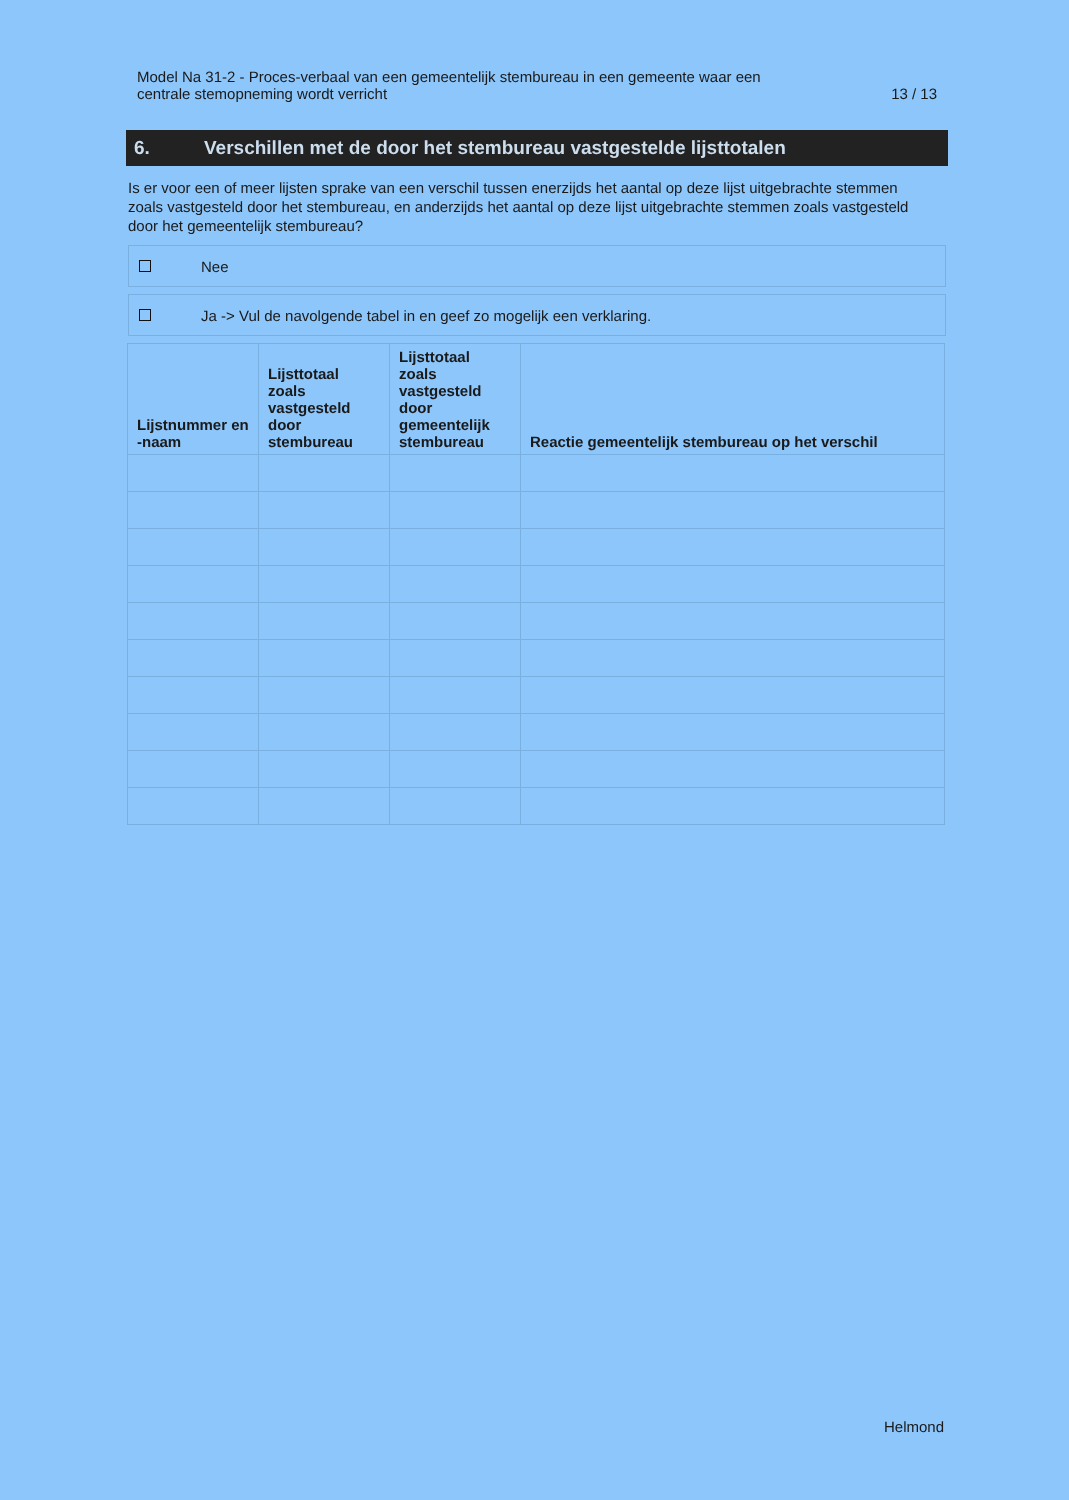Model Na 31-2 - Proces-verbaal van een gemeentelijk stembureau in een gemeente waar een
centrale stemopneming wordt verricht
13 / 13
6. Verschillen met de door het stembureau vastgestelde lijsttotalen
Is er voor een of meer lijsten sprake van een verschil tussen enerzijds het aantal op deze lijst uitgebrachte stemmen zoals vastgesteld door het stembureau, en anderzijds het aantal op deze lijst uitgebrachte stemmen zoals vastgesteld door het gemeentelijk stembureau?
Nee
Ja -> Vul de navolgende tabel in en geef zo mogelijk een verklaring.
| Lijstnummer en -naam | Lijsttotaal zoals vastgesteld door stembureau | Lijsttotaal zoals vastgesteld door gemeentelijk stembureau | Reactie gemeentelijk stembureau op het verschil |
| --- | --- | --- | --- |
Helmond